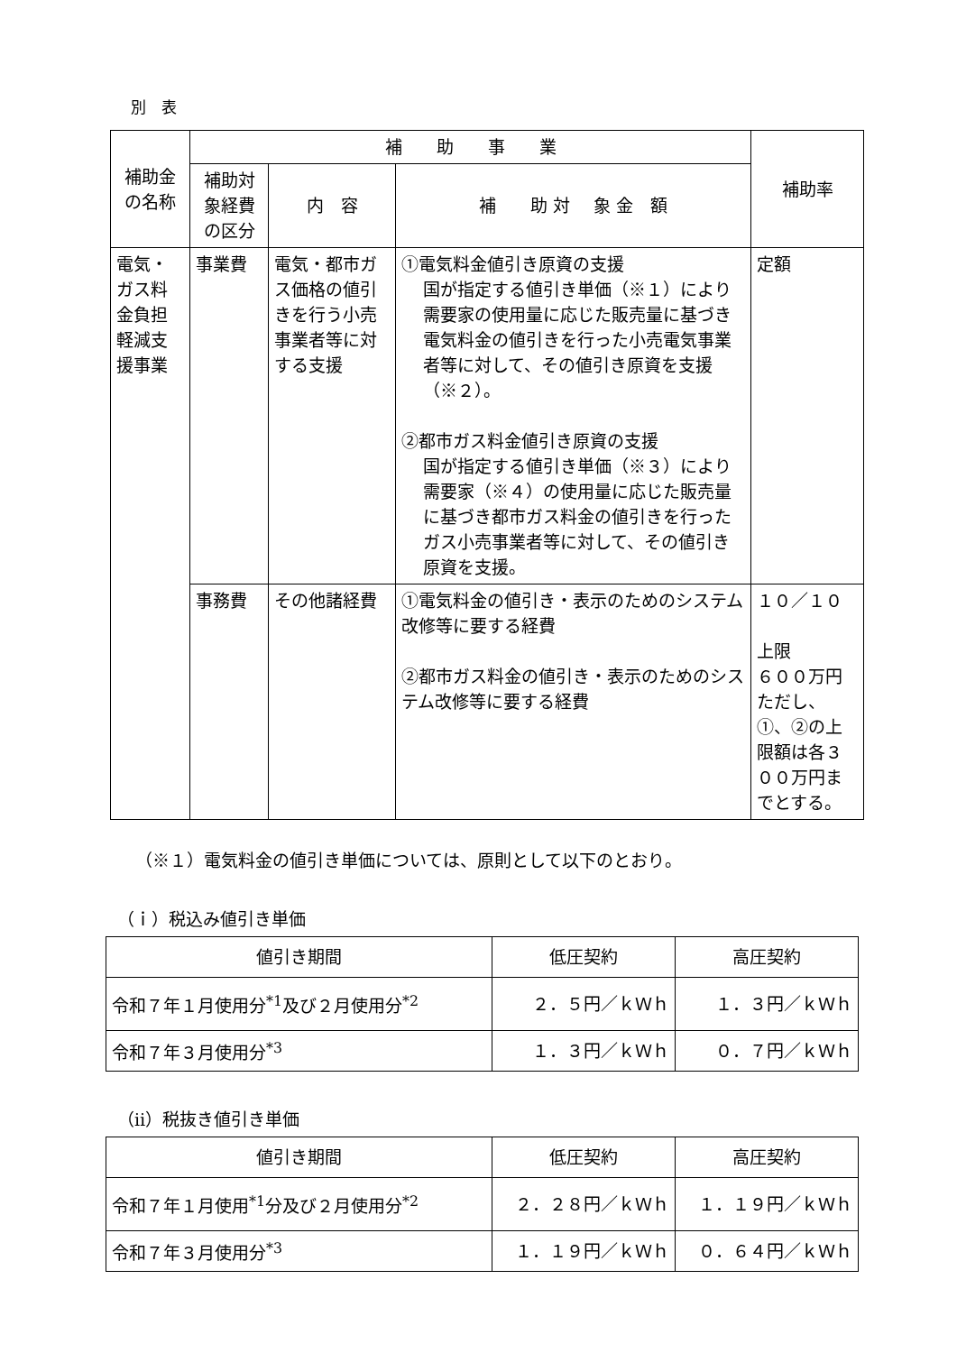別　表
| 補助金の名称 | 補 助 事 業 | | | 補助率 |
| --- | --- | --- | --- | --- |
| | 補助対象経費の区分 | 内 容 | 補 助 対 象 金 額 | |
| 電気・ガス料金負担軽減支援事業 | 事業費 | 電気・都市ガス価格の値引きを行う小売事業者等に対する支援 | ①電気料金値引き原資の支援 国が指定する値引き単価（※１）により需要家の使用量に応じた販売量に基づき電気料金の値引きを行った小売電気事業者等に対して、その値引き原資を支援（※２）。 ②都市ガス料金値引き原資の支援 国が指定する値引き単価（※３）により需要家（※４）の使用量に応じた販売量に基づき都市ガス料金の値引きを行ったガス小売事業者等に対して、その値引き原資を支援。 | 定額 |
| | 事務費 | その他諸経費 | ①電気料金の値引き・表示のためのシステム改修等に要する経費 ②都市ガス料金の値引き・表示のためのシステム改修等に要する経費 | １０／１０ 上限 ６００万円 ただし、①、②の上限額は各３００万円までとする。 |
（※１）電気料金の値引き単価については、原則として以下のとおり。
（ｉ）税込み値引き単価
| 値引き期間 | 低圧契約 | 高圧契約 |
| --- | --- | --- |
| 令和７年１月使用分<sup>*1</sup>及び２月使用分<sup>*2</sup> | ２．５円／ｋＷｈ | １．３円／ｋＷｈ |
| 令和７年３月使用分<sup>*3</sup> | １．３円／ｋＷｈ | ０．７円／ｋＷｈ |
（ⅱ）税抜き値引き単価
| 値引き期間 | 低圧契約 | 高圧契約 |
| --- | --- | --- |
| 令和７年１月使用<sup>*1</sup>分及び２月使用分<sup>*2</sup> | ２．２８円／ｋＷｈ | １．１９円／ｋＷｈ |
| 令和７年３月使用分<sup>*3</sup> | １．１９円／ｋＷｈ | ０．６４円／ｋＷｈ |